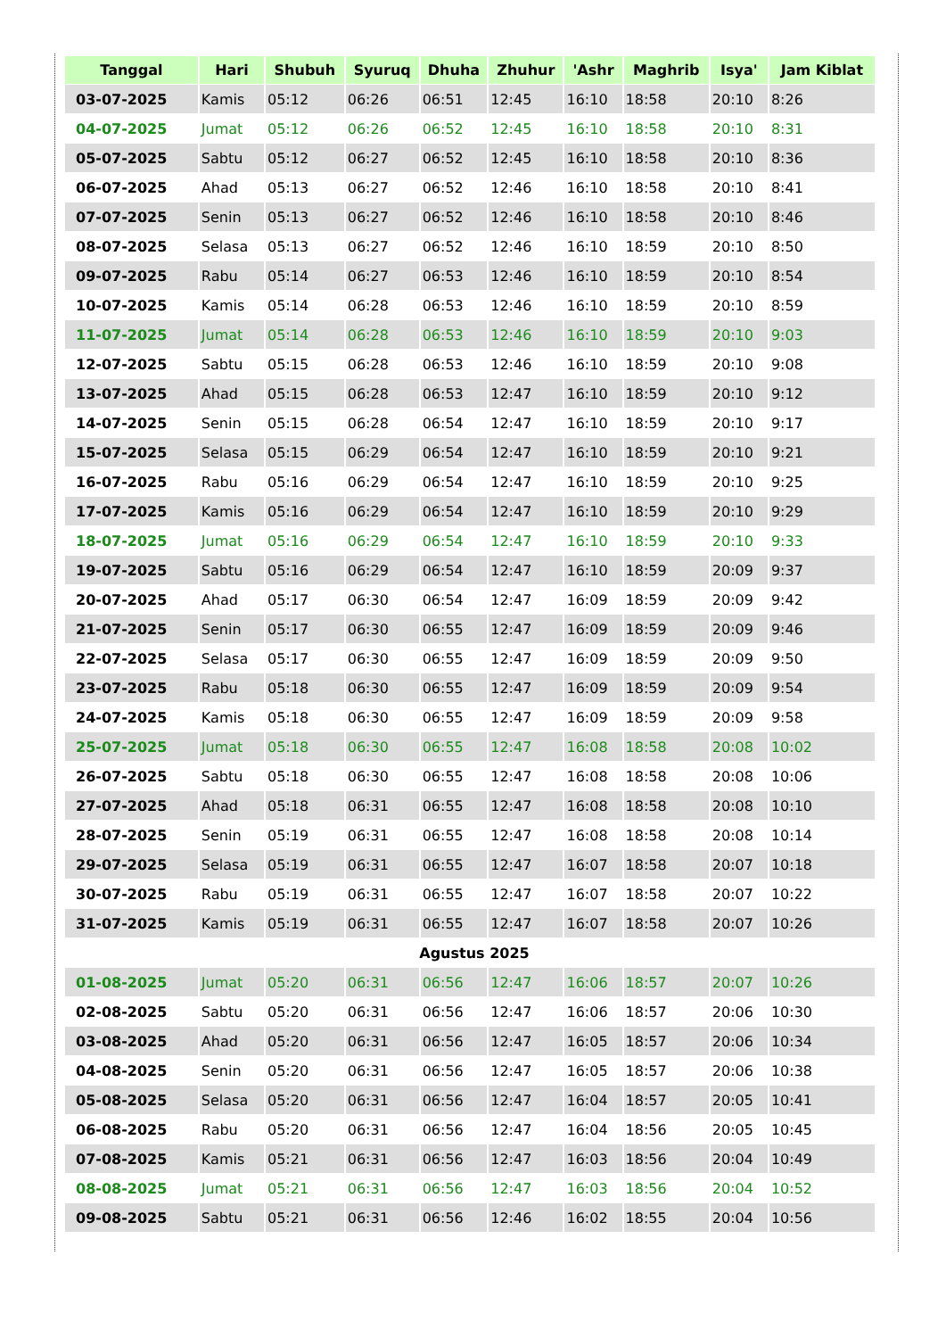| Tanggal | Hari | Shubuh | Syuruq | Dhuha | Zhuhur | 'Ashr | Maghrib | Isya' | Jam Kiblat |
| --- | --- | --- | --- | --- | --- | --- | --- | --- | --- |
| 03-07-2025 | Kamis | 05:12 | 06:26 | 06:51 | 12:45 | 16:10 | 18:58 | 20:10 | 8:26 |
| 04-07-2025 | Jumat | 05:12 | 06:26 | 06:52 | 12:45 | 16:10 | 18:58 | 20:10 | 8:31 |
| 05-07-2025 | Sabtu | 05:12 | 06:27 | 06:52 | 12:45 | 16:10 | 18:58 | 20:10 | 8:36 |
| 06-07-2025 | Ahad | 05:13 | 06:27 | 06:52 | 12:46 | 16:10 | 18:58 | 20:10 | 8:41 |
| 07-07-2025 | Senin | 05:13 | 06:27 | 06:52 | 12:46 | 16:10 | 18:58 | 20:10 | 8:46 |
| 08-07-2025 | Selasa | 05:13 | 06:27 | 06:52 | 12:46 | 16:10 | 18:59 | 20:10 | 8:50 |
| 09-07-2025 | Rabu | 05:14 | 06:27 | 06:53 | 12:46 | 16:10 | 18:59 | 20:10 | 8:54 |
| 10-07-2025 | Kamis | 05:14 | 06:28 | 06:53 | 12:46 | 16:10 | 18:59 | 20:10 | 8:59 |
| 11-07-2025 | Jumat | 05:14 | 06:28 | 06:53 | 12:46 | 16:10 | 18:59 | 20:10 | 9:03 |
| 12-07-2025 | Sabtu | 05:15 | 06:28 | 06:53 | 12:46 | 16:10 | 18:59 | 20:10 | 9:08 |
| 13-07-2025 | Ahad | 05:15 | 06:28 | 06:53 | 12:47 | 16:10 | 18:59 | 20:10 | 9:12 |
| 14-07-2025 | Senin | 05:15 | 06:28 | 06:54 | 12:47 | 16:10 | 18:59 | 20:10 | 9:17 |
| 15-07-2025 | Selasa | 05:15 | 06:29 | 06:54 | 12:47 | 16:10 | 18:59 | 20:10 | 9:21 |
| 16-07-2025 | Rabu | 05:16 | 06:29 | 06:54 | 12:47 | 16:10 | 18:59 | 20:10 | 9:25 |
| 17-07-2025 | Kamis | 05:16 | 06:29 | 06:54 | 12:47 | 16:10 | 18:59 | 20:10 | 9:29 |
| 18-07-2025 | Jumat | 05:16 | 06:29 | 06:54 | 12:47 | 16:10 | 18:59 | 20:10 | 9:33 |
| 19-07-2025 | Sabtu | 05:16 | 06:29 | 06:54 | 12:47 | 16:10 | 18:59 | 20:09 | 9:37 |
| 20-07-2025 | Ahad | 05:17 | 06:30 | 06:54 | 12:47 | 16:09 | 18:59 | 20:09 | 9:42 |
| 21-07-2025 | Senin | 05:17 | 06:30 | 06:55 | 12:47 | 16:09 | 18:59 | 20:09 | 9:46 |
| 22-07-2025 | Selasa | 05:17 | 06:30 | 06:55 | 12:47 | 16:09 | 18:59 | 20:09 | 9:50 |
| 23-07-2025 | Rabu | 05:18 | 06:30 | 06:55 | 12:47 | 16:09 | 18:59 | 20:09 | 9:54 |
| 24-07-2025 | Kamis | 05:18 | 06:30 | 06:55 | 12:47 | 16:09 | 18:59 | 20:09 | 9:58 |
| 25-07-2025 | Jumat | 05:18 | 06:30 | 06:55 | 12:47 | 16:08 | 18:58 | 20:08 | 10:02 |
| 26-07-2025 | Sabtu | 05:18 | 06:30 | 06:55 | 12:47 | 16:08 | 18:58 | 20:08 | 10:06 |
| 27-07-2025 | Ahad | 05:18 | 06:31 | 06:55 | 12:47 | 16:08 | 18:58 | 20:08 | 10:10 |
| 28-07-2025 | Senin | 05:19 | 06:31 | 06:55 | 12:47 | 16:08 | 18:58 | 20:08 | 10:14 |
| 29-07-2025 | Selasa | 05:19 | 06:31 | 06:55 | 12:47 | 16:07 | 18:58 | 20:07 | 10:18 |
| 30-07-2025 | Rabu | 05:19 | 06:31 | 06:55 | 12:47 | 16:07 | 18:58 | 20:07 | 10:22 |
| 31-07-2025 | Kamis | 05:19 | 06:31 | 06:55 | 12:47 | 16:07 | 18:58 | 20:07 | 10:26 |
| Agustus 2025 | | | | | | | | | |
| 01-08-2025 | Jumat | 05:20 | 06:31 | 06:56 | 12:47 | 16:06 | 18:57 | 20:07 | 10:26 |
| 02-08-2025 | Sabtu | 05:20 | 06:31 | 06:56 | 12:47 | 16:06 | 18:57 | 20:06 | 10:30 |
| 03-08-2025 | Ahad | 05:20 | 06:31 | 06:56 | 12:47 | 16:05 | 18:57 | 20:06 | 10:34 |
| 04-08-2025 | Senin | 05:20 | 06:31 | 06:56 | 12:47 | 16:05 | 18:57 | 20:06 | 10:38 |
| 05-08-2025 | Selasa | 05:20 | 06:31 | 06:56 | 12:47 | 16:04 | 18:57 | 20:05 | 10:41 |
| 06-08-2025 | Rabu | 05:20 | 06:31 | 06:56 | 12:47 | 16:04 | 18:56 | 20:05 | 10:45 |
| 07-08-2025 | Kamis | 05:21 | 06:31 | 06:56 | 12:47 | 16:03 | 18:56 | 20:04 | 10:49 |
| 08-08-2025 | Jumat | 05:21 | 06:31 | 06:56 | 12:47 | 16:03 | 18:56 | 20:04 | 10:52 |
| 09-08-2025 | Sabtu | 05:21 | 06:31 | 06:56 | 12:46 | 16:02 | 18:55 | 20:04 | 10:56 |